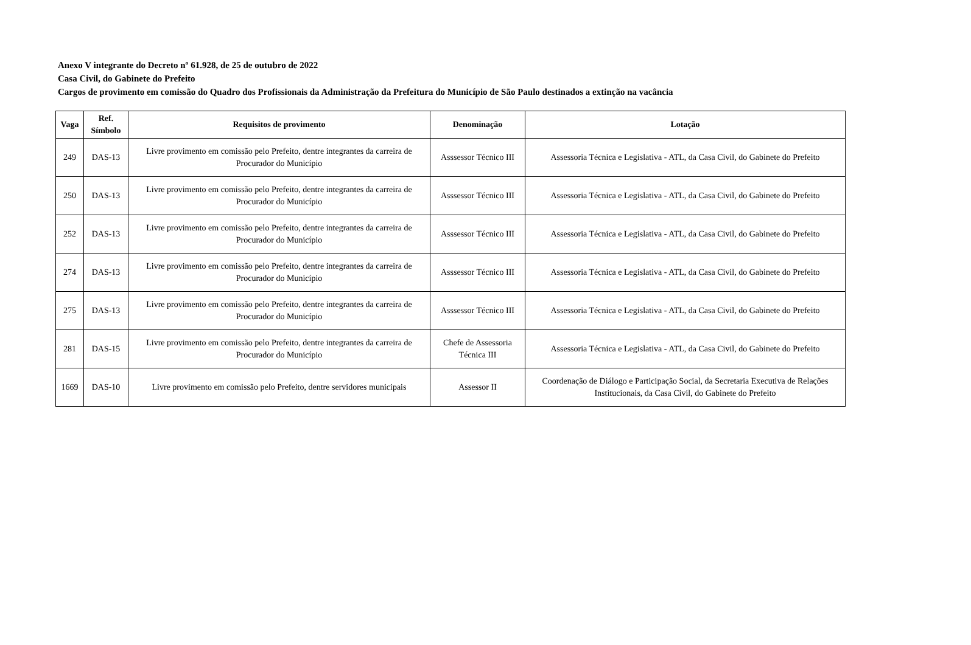Anexo V integrante do Decreto nº 61.928, de 25 de outubro de 2022
Casa Civil, do Gabinete do Prefeito
Cargos de provimento em comissão do Quadro dos Profissionais da Administração da Prefeitura do Município de São Paulo destinados a extinção na vacância
| Vaga | Ref. Símbolo | Requisitos de provimento | Denominação | Lotação |
| --- | --- | --- | --- | --- |
| 249 | DAS-13 | Livre provimento em comissão pelo Prefeito, dentre integrantes da carreira de Procurador do Município | Asssessor Técnico III | Assessoria Técnica e Legislativa - ATL, da Casa Civil, do Gabinete do Prefeito |
| 250 | DAS-13 | Livre provimento em comissão pelo Prefeito, dentre integrantes da carreira de Procurador do Município | Asssessor Técnico III | Assessoria Técnica e Legislativa - ATL, da Casa Civil, do Gabinete do Prefeito |
| 252 | DAS-13 | Livre provimento em comissão pelo Prefeito, dentre integrantes da carreira de Procurador do Município | Asssessor Técnico III | Assessoria Técnica e Legislativa - ATL, da Casa Civil, do Gabinete do Prefeito |
| 274 | DAS-13 | Livre provimento em comissão pelo Prefeito, dentre integrantes da carreira de Procurador do Município | Asssessor Técnico III | Assessoria Técnica e Legislativa - ATL, da Casa Civil, do Gabinete do Prefeito |
| 275 | DAS-13 | Livre provimento em comissão pelo Prefeito, dentre integrantes da carreira de Procurador do Município | Asssessor Técnico III | Assessoria Técnica e Legislativa - ATL, da Casa Civil, do Gabinete do Prefeito |
| 281 | DAS-15 | Livre provimento em comissão pelo Prefeito, dentre integrantes da carreira de Procurador do Município | Chefe de Assessoria Técnica III | Assessoria Técnica e Legislativa - ATL, da Casa Civil, do Gabinete do Prefeito |
| 1669 | DAS-10 | Livre provimento em comissão pelo Prefeito, dentre servidores municipais | Assessor II | Coordenação de Diálogo e Participação Social, da Secretaria Executiva de Relações Institucionais, da Casa Civil, do Gabinete do Prefeito |